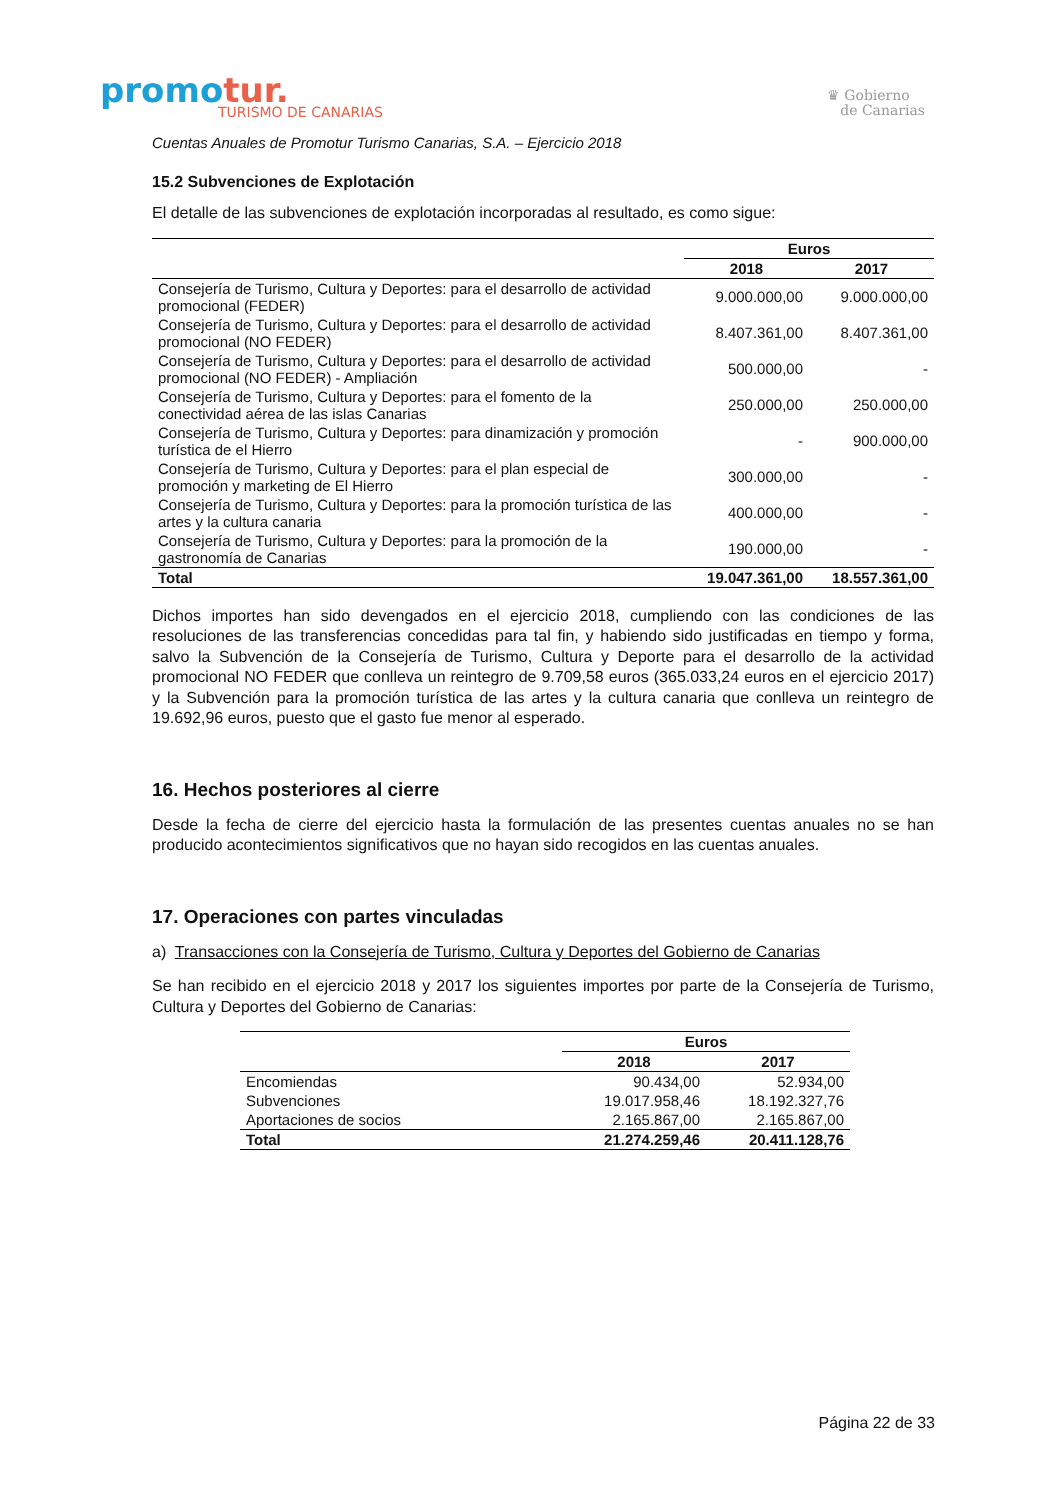promotur.
TURISMO DE CANARIAS
♛ Gobierno
de Canarias
Cuentas Anuales de Promotur Turismo Canarias, S.A. – Ejercicio 2018
15.2 Subvenciones de Explotación
El detalle de las subvenciones de explotación incorporadas al resultado, es como sigue:
| | Euros | |
| --- | --- | --- |
| | 2018 | 2017 |
| Consejería de Turismo, Cultura y Deportes: para el desarrollo de actividad promocional (FEDER) | 9.000.000,00 | 9.000.000,00 |
| Consejería de Turismo, Cultura y Deportes: para el desarrollo de actividad promocional (NO FEDER) | 8.407.361,00 | 8.407.361,00 |
| Consejería de Turismo, Cultura y Deportes: para el desarrollo de actividad promocional (NO FEDER) - Ampliación | 500.000,00 | - |
| Consejería de Turismo, Cultura y Deportes: para el fomento de la conectividad aérea de las islas Canarias | 250.000,00 | 250.000,00 |
| Consejería de Turismo, Cultura y Deportes: para dinamización y promoción turística de el Hierro | - | 900.000,00 |
| Consejería de Turismo, Cultura y Deportes: para el plan especial de promoción y marketing de El Hierro | 300.000,00 | - |
| Consejería de Turismo, Cultura y Deportes: para la promoción turística de las artes y la cultura canaria | 400.000,00 | - |
| Consejería de Turismo, Cultura y Deportes: para la promoción de la gastronomía de Canarias | 190.000,00 | - |
| Total | 19.047.361,00 | 18.557.361,00 |
Dichos importes han sido devengados en el ejercicio 2018, cumpliendo con las condiciones de las resoluciones de las transferencias concedidas para tal fin, y habiendo sido justificadas en tiempo y forma, salvo la Subvención de la Consejería de Turismo, Cultura y Deporte para el desarrollo de la actividad promocional NO FEDER que conlleva un reintegro de 9.709,58 euros (365.033,24 euros en el ejercicio 2017) y la Subvención para la promoción turística de las artes y la cultura canaria que conlleva un reintegro de 19.692,96 euros, puesto que el gasto fue menor al esperado.
16. Hechos posteriores al cierre
Desde la fecha de cierre del ejercicio hasta la formulación de las presentes cuentas anuales no se han producido acontecimientos significativos que no hayan sido recogidos en las cuentas anuales.
17. Operaciones con partes vinculadas
a) Transacciones con la Consejería de Turismo, Cultura y Deportes del Gobierno de Canarias
Se han recibido en el ejercicio 2018 y 2017 los siguientes importes por parte de la Consejería de Turismo, Cultura y Deportes del Gobierno de Canarias:
| | Euros | |
| --- | --- | --- |
| | 2018 | 2017 |
| Encomiendas | 90.434,00 | 52.934,00 |
| Subvenciones | 19.017.958,46 | 18.192.327,76 |
| Aportaciones de socios | 2.165.867,00 | 2.165.867,00 |
| Total | 21.274.259,46 | 20.411.128,76 |
Página 22 de 33